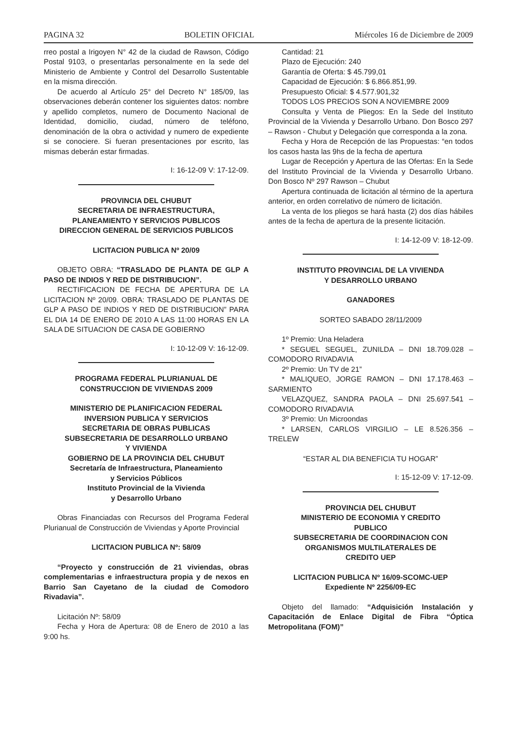PAGINA 32 BOLETIN OFICIAL Miércoles 16 de Diciembre de 2009
rreo postal a Irigoyen N° 42 de la ciudad de Rawson, Código Postal 9103, o presentarlas personalmente en la sede del Ministerio de Ambiente y Control del Desarrollo Sustentable en la misma dirección.
De acuerdo al Artículo 25° del Decreto N° 185/09, las observaciones deberán contener los siguientes datos: nombre y apellido completos, numero de Documento Nacional de Identidad, domicilio, ciudad, número de teléfono, denominación de la obra o actividad y numero de expediente si se conociere. Si fueran presentaciones por escrito, las mismas deberán estar firmadas.
I: 16-12-09 V: 17-12-09.
PROVINCIA DEL CHUBUT
SECRETARIA DE INFRAESTRUCTURA,
PLANEAMIENTO Y SERVICIOS PUBLICOS
DIRECCION GENERAL DE SERVICIOS PUBLICOS
LICITACION PUBLICA Nº 20/09
OBJETO OBRA: “TRASLADO DE PLANTA DE GLP A PASO DE INDIOS Y RED DE DISTRIBUCION”.
RECTIFICACION DE FECHA DE APERTURA DE LA LICITACION Nº 20/09. OBRA: TRASLADO DE PLANTAS DE GLP A PASO DE INDIOS Y RED DE DISTRIBUCION” PARA EL DIA 14 DE ENERO DE 2010 A LAS 11:00 HORAS EN LA SALA DE SITUACION DE CASA DE GOBIERNO
I: 10-12-09 V: 16-12-09.
PROGRAMA FEDERAL PLURIANUAL DE
CONSTRUCCION DE VIVIENDAS 2009
MINISTERIO DE PLANIFICACION FEDERAL
INVERSION PUBLICA Y SERVICIOS
SECRETARIA DE OBRAS PUBLICAS
SUBSECRETARIA DE DESARROLLO URBANO
Y VIVIENDA
GOBIERNO DE LA PROVINCIA DEL CHUBUT
Secretaría de Infraestructura, Planeamiento
y Servicios Públicos
Instituto Provincial de la Vivienda
y Desarrollo Urbano
Obras Financiadas con Recursos del Programa Federal Plurianual de Construcción de Viviendas y Aporte Provincial
LICITACION PUBLICA Nº: 58/09
“Proyecto y construcción de 21 viviendas, obras complementarias e infraestructura propia y de nexos en Barrio San Cayetano de la ciudad de Comodoro Rivadavia”.
Licitación Nº: 58/09
Fecha y Hora de Apertura: 08 de Enero de 2010 a las 9:00 hs.
Cantidad: 21
Plazo de Ejecución: 240
Garantía de Oferta: $ 45.799,01
Capacidad de Ejecución: $ 6.866.851,99.
Presupuesto Oficial: $ 4.577.901,32
TODOS LOS PRECIOS SON A NOVIEMBRE 2009
Consulta y Venta de Pliegos: En la Sede del Instituto Provincial de la Vivienda y Desarrollo Urbano. Don Bosco 297 – Rawson - Chubut y Delegación que corresponda a la zona.
Fecha y Hora de Recepción de las Propuestas: “en todos los casos hasta las 9hs de la fecha de apertura
Lugar de Recepción y Apertura de las Ofertas: En la Sede del Instituto Provincial de la Vivienda y Desarrollo Urbano. Don Bosco Nº 297 Rawson – Chubut
Apertura continuada de licitación al término de la apertura anterior, en orden correlativo de número de licitación.
La venta de los pliegos se hará hasta (2) dos días hábiles antes de la fecha de apertura de la presente licitación.
I: 14-12-09 V: 18-12-09.
INSTITUTO PROVINCIAL DE LA VIVIENDA
Y DESARROLLO URBANO
GANADORES
SORTEO SABADO 28/11/2009
1º Premio: Una Heladera
* SEGUEL SEGUEL, ZUNILDA – DNI 18.709.028 – COMODORO RIVADAVIA
2º Premio: Un TV de 21”
* MALIQUEO, JORGE RAMON – DNI 17.178.463 – SARMIENTO
VELAZQUEZ, SANDRA PAOLA – DNI 25.697.541 – COMODORO RIVADAVIA
3º Premio: Un Microondas
* LARSEN, CARLOS VIRGILIO – LE 8.526.356 – TRELEW
“ESTAR AL DIA BENEFICIA TU HOGAR”
I: 15-12-09 V: 17-12-09.
PROVINCIA DEL CHUBUT
MINISTERIO DE ECONOMIA Y CREDITO
PUBLICO
SUBSECRETARIA DE COORDINACION CON
ORGANISMOS MULTILATERALES DE
CREDITO UEP
LICITACION PUBLICA Nº 16/09-SCOMC-UEP
Expediente Nº 2256/09-EC
Objeto del llamado: “Adquisición Instalación y Capacitación de Enlace Digital de Fibra “Óptica Metropolitana (FOM)”